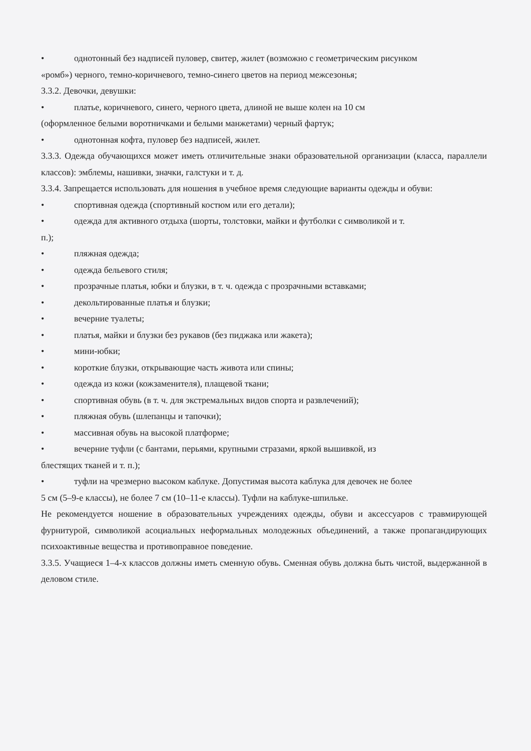• однотонный без надписей пуловер, свитер, жилет (возможно с геометрическим рисунком
«ромб») черного, темно-коричневого, темно-синего цветов на период межсезонья;
3.3.2. Девочки, девушки:
• платье, коричневого, синего, черного цвета, длиной не выше колен на 10 см
(оформленное белыми воротничками и белыми манжетами) черный фартук;
• однотонная кофта, пуловер без надписей, жилет.
3.3.3. Одежда обучающихся может иметь отличительные знаки образовательной организации (класса, параллели классов): эмблемы, нашивки, значки, галстуки и т. д.
3.3.4. Запрещается использовать для ношения в учебное время следующие варианты одежды и обуви:
• спортивная одежда (спортивный костюм или его детали);
• одежда для активного отдыха (шорты, толстовки, майки и футболки с символикой и т.
п.);
• пляжная одежда;
• одежда бельевого стиля;
• прозрачные платья, юбки и блузки, в т. ч. одежда с прозрачными вставками;
• декольтированные платья и блузки;
• вечерние туалеты;
• платья, майки и блузки без рукавов (без пиджака или жакета);
• мини-юбки;
• короткие блузки, открывающие часть живота или спины;
• одежда из кожи (кожзаменителя), плащевой ткани;
• спортивная обувь (в т. ч. для экстремальных видов спорта и развлечений);
• пляжная обувь (шлепанцы и тапочки);
• массивная обувь на высокой платформе;
• вечерние туфли (с бантами, перьями, крупными стразами, яркой вышивкой, из
блестящих тканей и т. п.);
• туфли на чрезмерно высоком каблуке. Допустимая высота каблука для девочек не более
5 см (5–9-е классы), не более 7 см (10–11-е классы). Туфли на каблуке-шпильке.
Не рекомендуется ношение в образовательных учреждениях одежды, обуви и аксессуаров с травмирующей фурнитурой, символикой асоциальных неформальных молодежных объединений, а также пропагандирующих психоактивные вещества и противоправное поведение.
3.3.5. Учащиеся 1–4-х классов должны иметь сменную обувь. Сменная обувь должна быть чистой, выдержанной в деловом стиле.